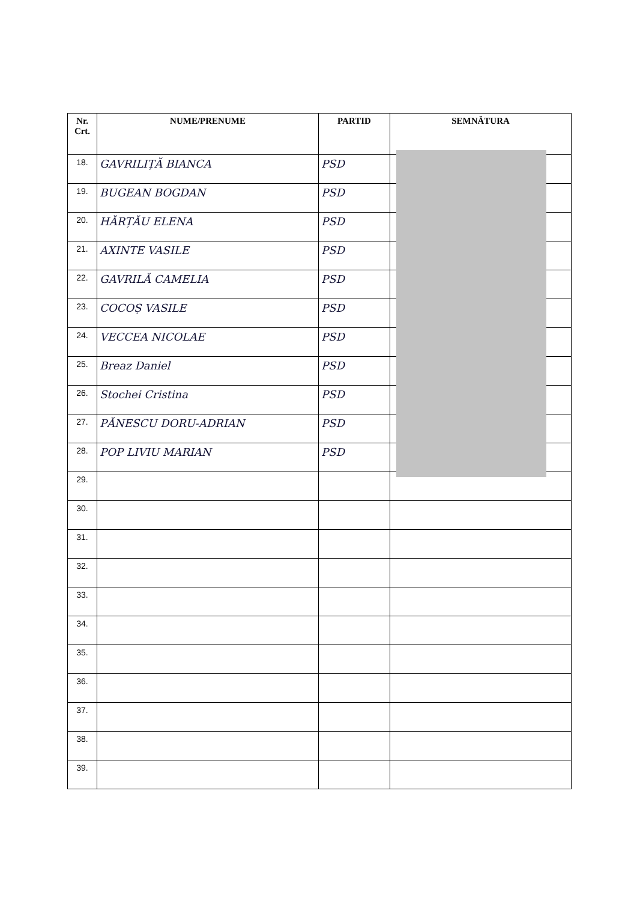| Nr. Crt. | NUME/PRENUME | PARTID | SEMNĂTURA |
| --- | --- | --- | --- |
| 18. | GAVRILIȚĂ BIANCA | PSD | |
| 19. | BUGEAN BOGDAN | PSD | |
| 20. | HĂRȚĂU ELENA | PSD | |
| 21. | AXINTE VASILE | PSD | |
| 22. | GAVRILĂ CAMELIA | PSD | |
| 23. | COCOȘ VASILE | PSD | |
| 24. | VECCEA NICOLAE | PSD | |
| 25. | Breaz Daniel | PSD | |
| 26. | Stochei Cristina | PSD | |
| 27. | PĂNESCU DORU-ADRIAN | PSD | |
| 28. | POP LIVIU MARIAN | PSD | |
| 29. | | | |
| 30. | | | |
| 31. | | | |
| 32. | | | |
| 33. | | | |
| 34. | | | |
| 35. | | | |
| 36. | | | |
| 37. | | | |
| 38. | | | |
| 39. | | | |